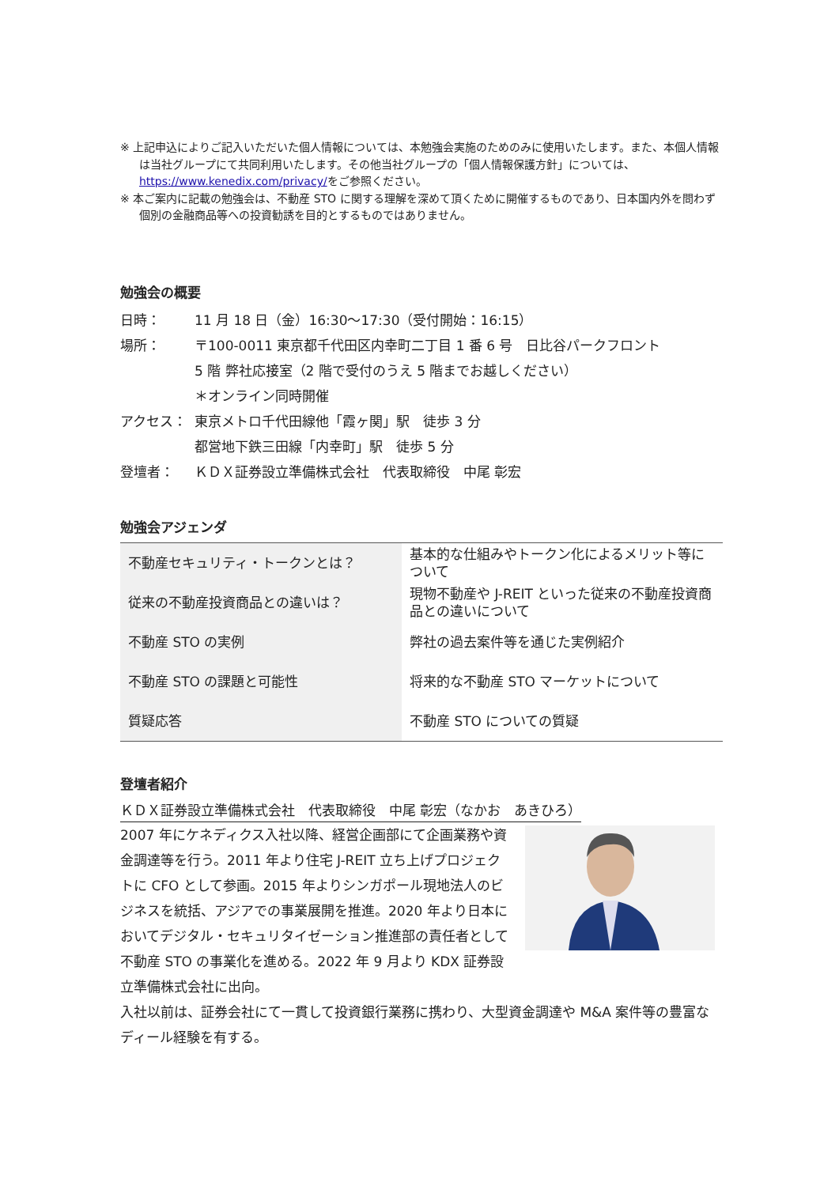※ 上記申込によりご記入いただいた個人情報については、本勉強会実施のためのみに使用いたします。また、本個人情報は当社グループにて共同利用いたします。その他当社グループの「個人情報保護方針」については、https://www.kenedix.com/privacy/をご参照ください。
※ 本ご案内に記載の勉強会は、不動産 STO に関する理解を深めて頂くために開催するものであり、日本国内外を問わず個別の金融商品等への投資勧誘を目的とするものではありません。
勉強会の概要
日時： 11 月 18 日（金）16:30～17:30（受付開始：16:15）
場所： 〒100-0011 東京都千代田区内幸町二丁目 1 番 6 号　日比谷パークフロント
5 階 弊社応接室（2 階で受付のうえ 5 階までお越しください）
＊オンライン同時開催
アクセス： 東京メトロ千代田線他「霞ヶ関」駅　徒歩 3 分
都営地下鉄三田線「内幸町」駅　徒歩 5 分
登壇者： ＫＤＸ証券設立準備株式会社　代表取締役　中尾 彰宏
勉強会アジェンダ
| 不動産セキュリティ・トークンとは？ | 基本的な仕組みやトークン化によるメリット等について |
| 従来の不動産投資商品との違いは？ | 現物不動産や J-REIT といった従来の不動産投資商品との違いについて |
| 不動産 STO の実例 | 弊社の過去案件等を通じた実例紹介 |
| 不動産 STO の課題と可能性 | 将来的な不動産 STO マーケットについて |
| 質疑応答 | 不動産 STO についての質疑 |
登壇者紹介
ＫＤＸ証券設立準備株式会社　代表取締役　中尾 彰宏（なかお　あきひろ）
2007 年にケネディクス入社以降、経営企画部にて企画業務や資金調達等を行う。2011 年より住宅 J-REIT 立ち上げプロジェクトに CFO として参画。2015 年よりシンガポール現地法人のビジネスを統括、アジアでの事業展開を推進。2020 年より日本においてデジタル・セキュリタイゼーション推進部の責任者として不動産 STO の事業化を進める。2022 年 9 月より KDX 証券設立準備株式会社に出向。
入社以前は、証券会社にて一貫して投資銀行業務に携わり、大型資金調達や M&A 案件等の豊富なディール経験を有する。